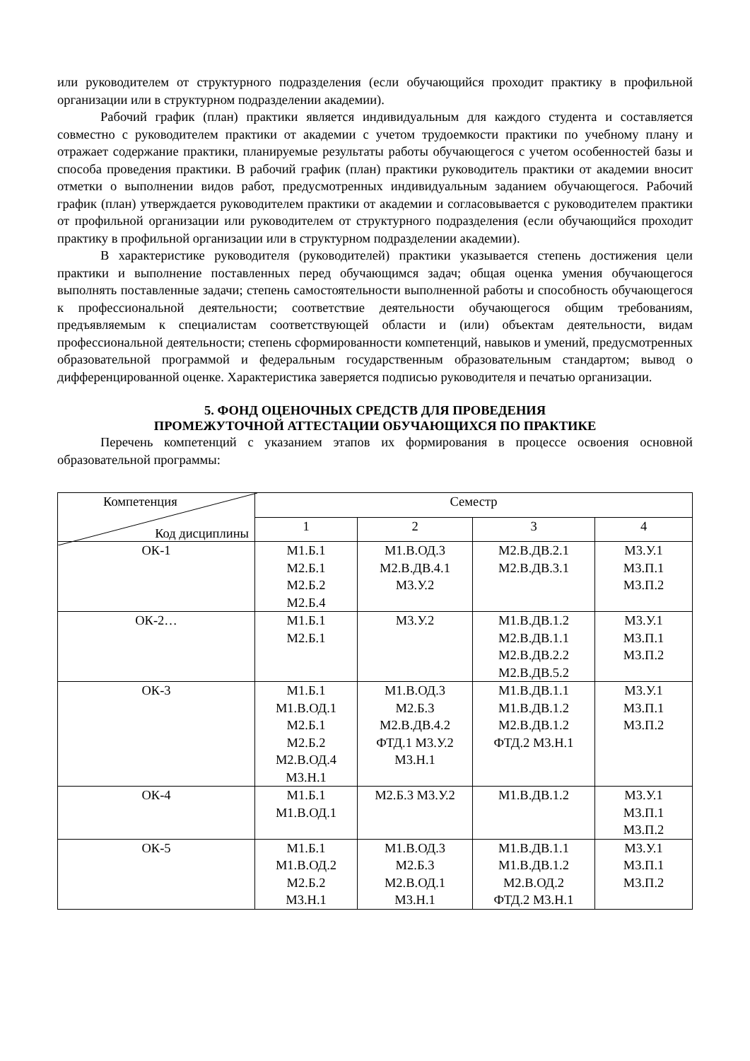или руководителем от структурного подразделения (если обучающийся проходит практику в профильной организации или в структурном подразделении академии).
Рабочий график (план) практики является индивидуальным для каждого студента и составляется совместно с руководителем практики от академии с учетом трудоемкости практики по учебному плану и отражает содержание практики, планируемые результаты работы обучающегося с учетом особенностей базы и способа проведения практики. В рабочий график (план) практики руководитель практики от академии вносит отметки о выполнении видов работ, предусмотренных индивидуальным заданием обучающегося. Рабочий график (план) утверждается руководителем практики от академии и согласовывается с руководителем практики от профильной организации или руководителем от структурного подразделения (если обучающийся проходит практику в профильной организации или в структурном подразделении академии).
В характеристике руководителя (руководителей) практики указывается степень достижения цели практики и выполнение поставленных перед обучающимся задач; общая оценка умения обучающегося выполнять поставленные задачи; степень самостоятельности выполненной работы и способность обучающегося к профессиональной деятельности; соответствие деятельности обучающегося общим требованиям, предъявляемым к специалистам соответствующей области и (или) объектам деятельности, видам профессиональной деятельности; степень сформированности компетенций, навыков и умений, предусмотренных образовательной программой и федеральным государственным образовательным стандартом; вывод о дифференцированной оценке. Характеристика заверяется подписью руководителя и печатью организации.
5. ФОНД ОЦЕНОЧНЫХ СРЕДСТВ ДЛЯ ПРОВЕДЕНИЯ
ПРОМЕЖУТОЧНОЙ АТТЕСТАЦИИ ОБУЧАЮЩИХСЯ ПО ПРАКТИКЕ
Перечень компетенций с указанием этапов их формирования в процессе освоения основной образовательной программы:
| Компетенция Код дисциплины | Семестр | | | |
| --- | --- | --- | --- | --- |
| | 1 | 2 | 3 | 4 |
| ОК-1 | М1.Б.1 М2.Б.1 М2.Б.2 М2.Б.4 | М1.В.ОД.3 М2.В.ДВ.4.1 М3.У.2 | М2.В.ДВ.2.1 М2.В.ДВ.3.1 | М3.У.1 М3.П.1 М3.П.2 |
| ОК-2… | М1.Б.1 М2.Б.1 | М3.У.2 | М1.В.ДВ.1.2 М2.В.ДВ.1.1 М2.В.ДВ.2.2 М2.В.ДВ.5.2 | М3.У.1 М3.П.1 М3.П.2 |
| ОК-3 | М1.Б.1 М1.В.ОД.1 М2.Б.1 М2.Б.2 М2.В.ОД.4 М3.Н.1 | М1.В.ОД.3 М2.Б.3 М2.В.ДВ.4.2 ФТД.1 М3.У.2 М3.Н.1 | М1.В.ДВ.1.1 М1.В.ДВ.1.2 М2.В.ДВ.1.2 ФТД.2 М3.Н.1 | М3.У.1 М3.П.1 М3.П.2 |
| ОК-4 | М1.Б.1 М1.В.ОД.1 | М2.Б.3 М3.У.2 | М1.В.ДВ.1.2 | М3.У.1 М3.П.1 М3.П.2 |
| ОК-5 | М1.Б.1 М1.В.ОД.2 М2.Б.2 М3.Н.1 | М1.В.ОД.3 М2.Б.3 М2.В.ОД.1 М3.Н.1 | М1.В.ДВ.1.1 М1.В.ДВ.1.2 М2.В.ОД.2 ФТД.2 М3.Н.1 | М3.У.1 М3.П.1 М3.П.2 |